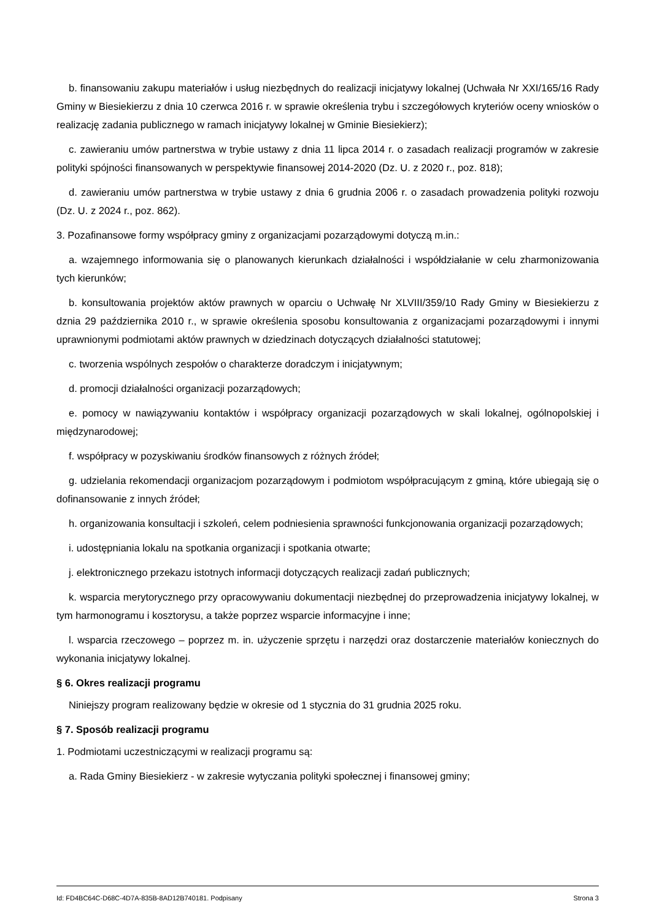b. finansowaniu zakupu materiałów i usług niezbędnych do realizacji inicjatywy lokalnej (Uchwała Nr XXI/165/16 Rady Gminy w Biesiekierzu z dnia 10 czerwca 2016 r. w sprawie określenia trybu i szczegółowych kryteriów oceny wniosków o realizację zadania publicznego w ramach inicjatywy lokalnej w Gminie Biesiekierz);
c. zawieraniu umów partnerstwa w trybie ustawy z dnia 11 lipca 2014 r. o zasadach realizacji programów w zakresie polityki spójności finansowanych w perspektywie finansowej 2014-2020 (Dz. U. z 2020 r., poz. 818);
d. zawieraniu umów partnerstwa w trybie ustawy z dnia 6 grudnia 2006 r. o zasadach prowadzenia polityki rozwoju (Dz. U. z 2024 r., poz. 862).
3. Pozafinansowe formy współpracy gminy z organizacjami pozarządowymi dotyczą m.in.:
a. wzajemnego informowania się o planowanych kierunkach działalności i współdziałanie w celu zharmonizowania tych kierunków;
b. konsultowania projektów aktów prawnych w oparciu o Uchwałę Nr XLVIII/359/10 Rady Gminy w Biesiekierzu z dznia 29 października 2010 r., w sprawie określenia sposobu konsultowania z organizacjami pozarządowymi i innymi uprawnionymi podmiotami aktów prawnych w dziedzinach dotyczących działalności statutowej;
c. tworzenia wspólnych zespołów o charakterze doradczym i inicjatywnym;
d. promocji działalności organizacji pozarządowych;
e. pomocy w nawiązywaniu kontaktów i współpracy organizacji pozarządowych w skali lokalnej, ogólnopolskiej i międzynarodowej;
f. współpracy w pozyskiwaniu środków finansowych z różnych źródeł;
g. udzielania rekomendacji organizacjom pozarządowym i podmiotom współpracującym z gminą, które ubiegają się o dofinansowanie z innych źródeł;
h. organizowania konsultacji i szkoleń, celem podniesienia sprawności funkcjonowania organizacji pozarządowych;
i. udostępniania lokalu na spotkania organizacji i spotkania otwarte;
j. elektronicznego przekazu istotnych informacji dotyczących realizacji zadań publicznych;
k. wsparcia merytorycznego przy opracowywaniu dokumentacji niezbędnej do przeprowadzenia inicjatywy lokalnej, w tym harmonogramu i kosztorysu, a także poprzez wsparcie informacyjne i inne;
l. wsparcia rzeczowego – poprzez m. in. użyczenie sprzętu i narzędzi oraz dostarczenie materiałów koniecznych do wykonania inicjatywy lokalnej.
§ 6. Okres realizacji programu
Niniejszy program realizowany będzie w okresie od 1 stycznia do 31 grudnia 2025 roku.
§ 7. Sposób realizacji programu
1. Podmiotami uczestniczącymi w realizacji programu są:
a. Rada Gminy Biesiekierz - w zakresie wytyczania polityki społecznej i finansowej gminy;
Id: FD4BC64C-D68C-4D7A-835B-8AD12B740181. Podpisany Strona 3